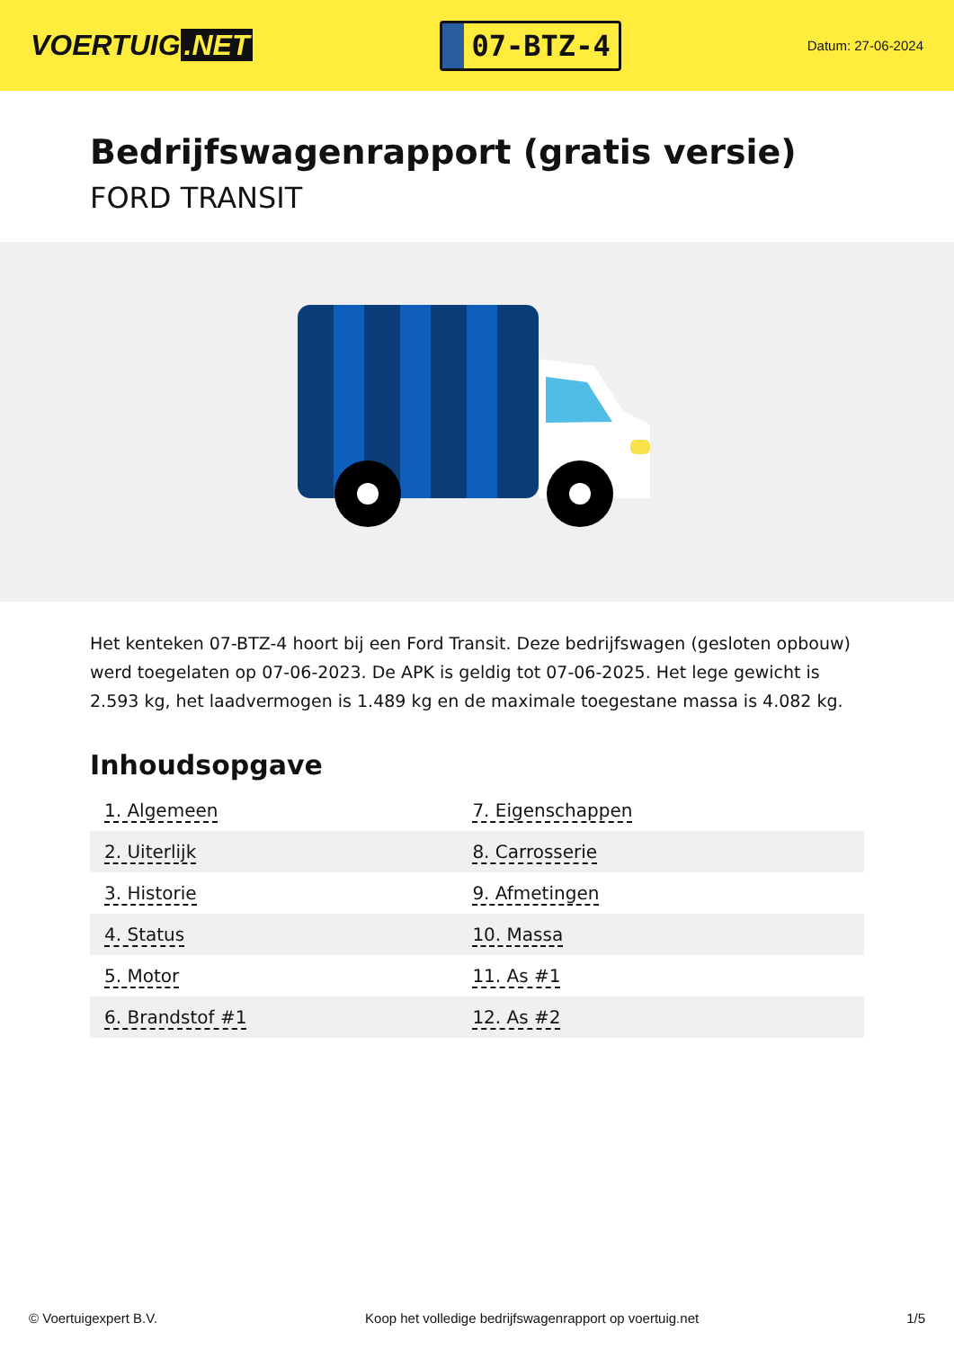VOERTUIG.NET
07-BTZ-4
Datum: 27-06-2024
Bedrijfswagenrapport (gratis versie)
FORD TRANSIT
Het kenteken 07-BTZ-4 hoort bij een Ford Transit. Deze bedrijfswagen (gesloten opbouw) werd toegelaten op 07-06-2023. De APK is geldig tot 07-06-2025. Het lege gewicht is 2.593 kg, het laadvermogen is 1.489 kg en de maximale toegestane massa is 4.082 kg.
Inhoudsopgave
| 1. Algemeen | 7. Eigenschappen |
| 2. Uiterlijk | 8. Carrosserie |
| 3. Historie | 9. Afmetingen |
| 4. Status | 10. Massa |
| 5. Motor | 11. As #1 |
| 6. Brandstof #1 | 12. As #2 |
© Voertuigexpert B.V. Koop het volledige bedrijfswagenrapport op voertuig.net 1/5